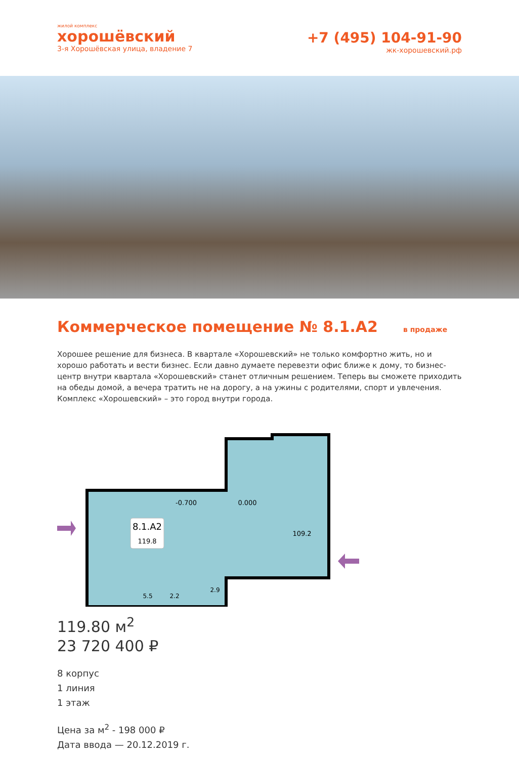жилой комплекс
хорошёвский
3-я Хорошёвская улица, владение 7
+7 (495) 104-91-90
жк-хорошевский.рф
Коммерческое помещение № 8.1.А2 в продаже
Хорошее решение для бизнеса. В квартале «Хорошевский» не только комфортно жить, но и хорошо работать и вести бизнес. Если давно думаете перевезти офис ближе к дому, то бизнес-центр внутри квартала «Хорошевский» станет отличным решением. Теперь вы сможете приходить на обеды домой, а вечера тратить не на дорогу, а на ужины с родителями, спорт и увлечения. Комплекс «Хорошевский» – это город внутри города.
8.1.A2
119.8
-0.700
0.000
109.2
5.5
2.2
2.9
119.80 м<sup>2</sup>
23 720 400 ₽
8 корпус
1 линия
1 этаж
Цена за м<sup>2</sup> - 198 000 ₽
Дата ввода — 20.12.2019 г.